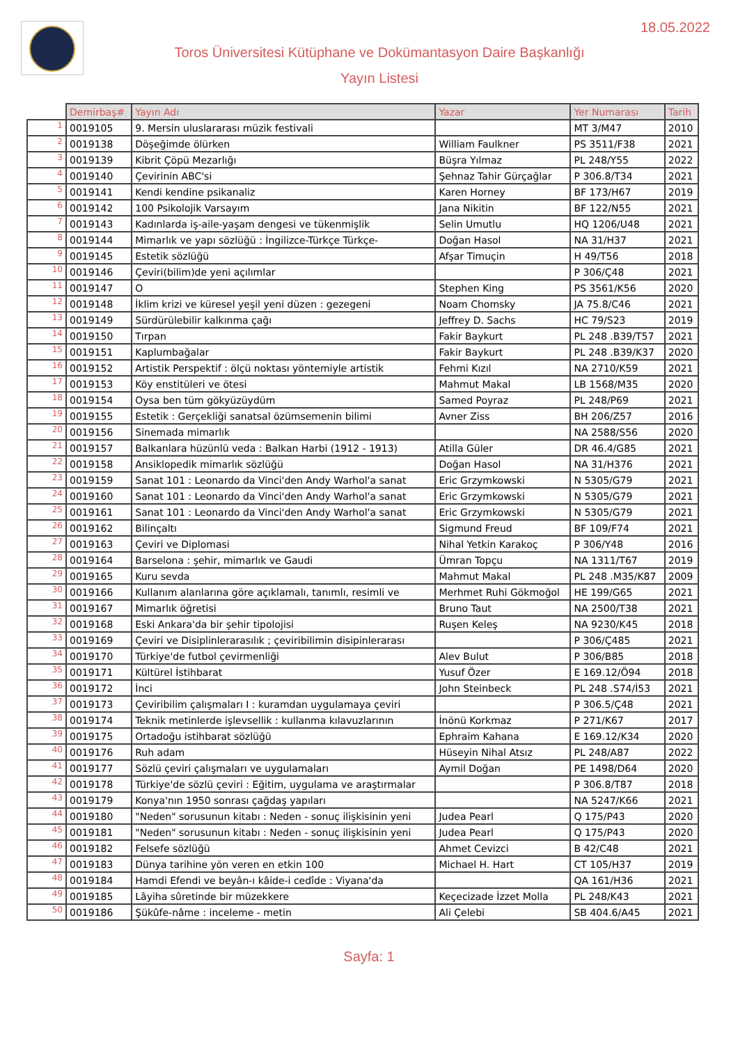18.05.2022
Toros Üniversitesi Kütüphane ve Dokümantasyon Daire Başkanlığı
Yayın Listesi
| | Demirbaş# | Yayın Adı | Yazar | Yer Numarası | Tarih |
| --- | --- | --- | --- | --- | --- |
| 1 | 0019105 | 9. Mersin uluslararası müzik festivali | | MT 3/M47 | 2010 |
| 2 | 0019138 | Döşeğimde ölürken | William Faulkner | PS 3511/F38 | 2021 |
| 3 | 0019139 | Kibrit Çöpü Mezarlığı | Büşra Yılmaz | PL 248/Y55 | 2022 |
| 4 | 0019140 | Çevirinin ABC'si | Şehnaz Tahir Gürçağlar | P 306.8/T34 | 2021 |
| 5 | 0019141 | Kendi kendine psikanaliz | Karen Horney | BF 173/H67 | 2019 |
| 6 | 0019142 | 100 Psikolojik Varsayım | Jana Nikitin | BF 122/N55 | 2021 |
| 7 | 0019143 | Kadınlarda iş-aile-yaşam dengesi ve tükenmişlik | Selin Umutlu | HQ 1206/U48 | 2021 |
| 8 | 0019144 | Mimarlık ve yapı sözlüğü : İngilizce-Türkçe Türkçe- | Doğan Hasol | NA 31/H37 | 2021 |
| 9 | 0019145 | Estetik sözlüğü | Afşar Timuçin | H 49/T56 | 2018 |
| 10 | 0019146 | Çeviri(bilim)de yeni açılımlar | | P 306/Ç48 | 2021 |
| 11 | 0019147 | O | Stephen King | PS 3561/K56 | 2020 |
| 12 | 0019148 | İklim krizi ve küresel yeşil yeni düzen : gezegeni | Noam Chomsky | JA 75.8/C46 | 2021 |
| 13 | 0019149 | Sürdürülebilir kalkınma çağı | Jeffrey D. Sachs | HC 79/S23 | 2019 |
| 14 | 0019150 | Tırpan | Fakir Baykurt | PL 248 .B39/T57 | 2021 |
| 15 | 0019151 | Kaplumbağalar | Fakir Baykurt | PL 248 .B39/K37 | 2020 |
| 16 | 0019152 | Artistik Perspektif : ölçü noktası yöntemiyle artistik | Fehmi Kızıl | NA 2710/K59 | 2021 |
| 17 | 0019153 | Köy enstitüleri ve ötesi | Mahmut Makal | LB 1568/M35 | 2020 |
| 18 | 0019154 | Oysa ben tüm gökyüzüydüm | Samed Poyraz | PL 248/P69 | 2021 |
| 19 | 0019155 | Estetik : Gerçekliği sanatsal özümsemenin bilimi | Avner Ziss | BH 206/Z57 | 2016 |
| 20 | 0019156 | Sinemada mimarlık | | NA 2588/S56 | 2020 |
| 21 | 0019157 | Balkanlara hüzünlü veda : Balkan Harbi (1912 - 1913) | Atilla Güler | DR 46.4/G85 | 2021 |
| 22 | 0019158 | Ansiklopedik mimarlık sözlüğü | Doğan Hasol | NA 31/H376 | 2021 |
| 23 | 0019159 | Sanat 101 : Leonardo da Vinci'den Andy Warhol'a sanat | Eric Grzymkowski | N 5305/G79 | 2021 |
| 24 | 0019160 | Sanat 101 : Leonardo da Vinci'den Andy Warhol'a sanat | Eric Grzymkowski | N 5305/G79 | 2021 |
| 25 | 0019161 | Sanat 101 : Leonardo da Vinci'den Andy Warhol'a sanat | Eric Grzymkowski | N 5305/G79 | 2021 |
| 26 | 0019162 | Bilinçaltı | Sigmund Freud | BF 109/F74 | 2021 |
| 27 | 0019163 | Çeviri ve Diplomasi | Nihal Yetkin Karakoç | P 306/Y48 | 2016 |
| 28 | 0019164 | Barselona : şehir, mimarlık ve Gaudi | Ümran Topçu | NA 1311/T67 | 2019 |
| 29 | 0019165 | Kuru sevda | Mahmut Makal | PL 248 .M35/K87 | 2009 |
| 30 | 0019166 | Kullanım alanlarına göre açıklamalı, tanımlı, resimli ve | Merhmet Ruhi Gökmoğol | HE 199/G65 | 2021 |
| 31 | 0019167 | Mimarlık öğretisi | Bruno Taut | NA 2500/T38 | 2021 |
| 32 | 0019168 | Eski Ankara'da bir şehir tipolojisi | Ruşen Keleş | NA 9230/K45 | 2018 |
| 33 | 0019169 | Çeviri ve Disiplinlerarasılık ; çeviribilimin disipinlerarası | | P 306/Ç485 | 2021 |
| 34 | 0019170 | Türkiye'de futbol çevirmenliği | Alev Bulut | P 306/B85 | 2018 |
| 35 | 0019171 | Kültürel İstihbarat | Yusuf Özer | E 169.12/Ö94 | 2018 |
| 36 | 0019172 | İnci | John Steinbeck | PL 248 .S74/İ53 | 2021 |
| 37 | 0019173 | Çeviribilim çalışmaları I : kuramdan uygulamaya çeviri | | P 306.5/Ç48 | 2021 |
| 38 | 0019174 | Teknik metinlerde işlevsellik : kullanma kılavuzlarının | İnönü Korkmaz | P 271/K67 | 2017 |
| 39 | 0019175 | Ortadoğu istihbarat sözlüğü | Ephraim Kahana | E 169.12/K34 | 2020 |
| 40 | 0019176 | Ruh adam | Hüseyin Nihal Atsız | PL 248/A87 | 2022 |
| 41 | 0019177 | Sözlü çeviri çalışmaları ve uygulamaları | Aymil Doğan | PE 1498/D64 | 2020 |
| 42 | 0019178 | Türkiye'de sözlü çeviri : Eğitim, uygulama ve araştırmalar | | P 306.8/T87 | 2018 |
| 43 | 0019179 | Konya'nın 1950 sonrası çağdaş yapıları | | NA 5247/K66 | 2021 |
| 44 | 0019180 | "Neden" sorusunun kitabı : Neden - sonuç ilişkisinin yeni | Judea Pearl | Q 175/P43 | 2020 |
| 45 | 0019181 | "Neden" sorusunun kitabı : Neden - sonuç ilişkisinin yeni | Judea Pearl | Q 175/P43 | 2020 |
| 46 | 0019182 | Felsefe sözlüğü | Ahmet Cevizci | B 42/C48 | 2021 |
| 47 | 0019183 | Dünya tarihine yön veren en etkin 100 | Michael H. Hart | CT 105/H37 | 2019 |
| 48 | 0019184 | Hamdi Efendi ve beyân-ı kâide-i cedîde : Viyana'da | | QA 161/H36 | 2021 |
| 49 | 0019185 | Lâyiha sûretinde bir müzekkere | Keçecizade İzzet Molla | PL 248/K43 | 2021 |
| 50 | 0019186 | Şükûfe-nâme : inceleme - metin | Ali Çelebi | SB 404.6/A45 | 2021 |
Sayfa: 1